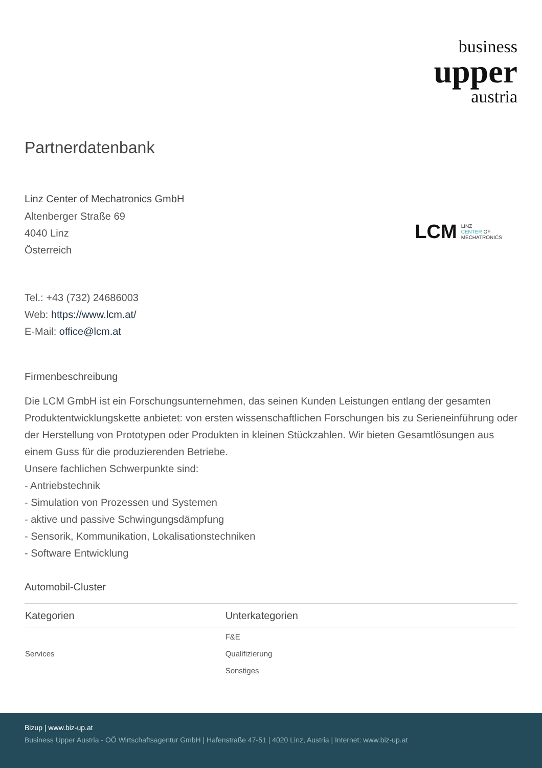business
upper
austria
Partnerdatenbank
Linz Center of Mechatronics GmbH
Altenberger Straße 69
4040 Linz
Österreich
LCM LINZ
CENTER OF
MECHATRONICS
Tel.: +43 (732) 24686003
Web: https://www.lcm.at/
E-Mail: office@lcm.at
Firmenbeschreibung
Die LCM GmbH ist ein Forschungsunternehmen, das seinen Kunden Leistungen entlang der gesamten Produktentwicklungskette anbietet: von ersten wissenschaftlichen Forschungen bis zu Serieneinführung oder der Herstellung von Prototypen oder Produkten in kleinen Stückzahlen. Wir bieten Gesamtlösungen aus einem Guss für die produzierenden Betriebe.
Unsere fachlichen Schwerpunkte sind:
- Antriebstechnik
- Simulation von Prozessen und Systemen
- aktive und passive Schwingungsdämpfung
- Sensorik, Kommunikation, Lokalisationstechniken
- Software Entwicklung
Automobil-Cluster
| Kategorien | Unterkategorien |
| --- | --- |
| Services | F&E |
| | Qualifizierung |
| | Sonstiges |
Bizup | www.biz-up.at
Business Upper Austria - OÖ Wirtschaftsagentur GmbH | Hafenstraße 47-51 | 4020 Linz, Austria | Internet: www.biz-up.at